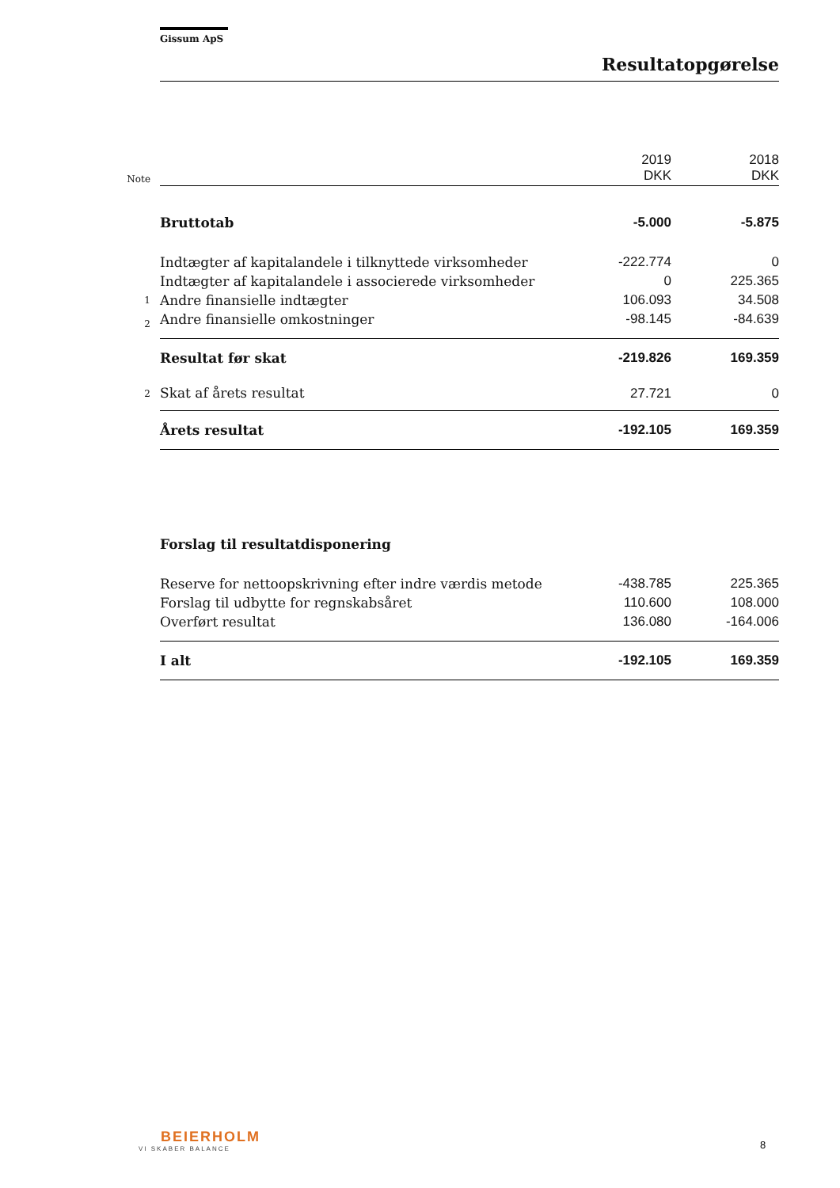Gissum ApS
Resultatopgørelse
| Note | | 2019 DKK | 2018 DKK |
| | Bruttotab | -5.000 | -5.875 |
| | Indtægter af kapitalandele i tilknyttede virksomheder | -222.774 | 0 |
| | Indtægter af kapitalandele i associerede virksomheder | 0 | 225.365 |
| 1 | Andre finansielle indtægter | 106.093 | 34.508 |
| 2 | Andre finansielle omkostninger | -98.145 | -84.639 |
| | Resultat før skat | -219.826 | 169.359 |
| 2 | Skat af årets resultat | 27.721 | 0 |
| | Årets resultat | -192.105 | 169.359 |
| | Forslag til resultatdisponering | | |
| | Reserve for nettoopskrivning efter indre værdis metode | -438.785 | 225.365 |
| | Forslag til udbytte for regnskabsåret | 110.600 | 108.000 |
| | Overført resultat | 136.080 | -164.006 |
| | I alt | -192.105 | 169.359 |
BEIERHOLM
VI SKABER BALANCE
8